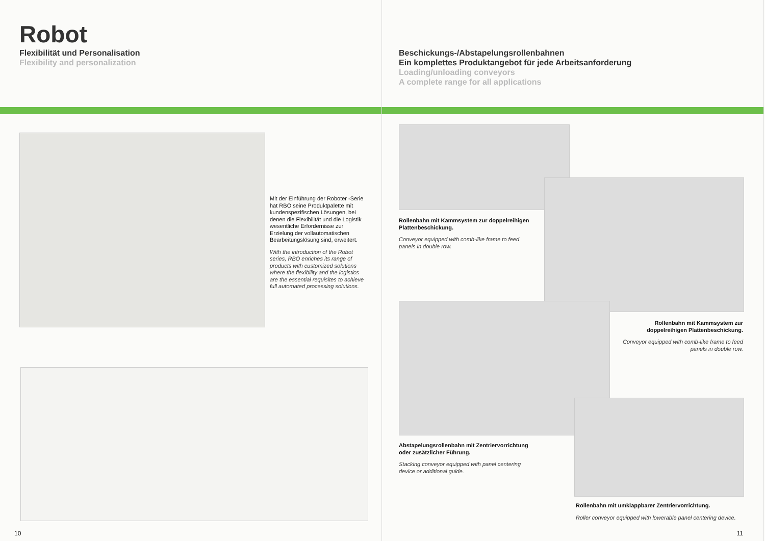Robot
Flexibilität und Personalisation
Flexibility and personalization
Mit der Einführung der Roboter -Serie hat RBO seine Produktpalette mit kundenspezifischen Lösungen, bei denen die Flexibilität und die Logistik wesentliche Erfordernisse zur Erzielung der vollautomatischen Bearbeitungslösung sind, erweitert.
With the introduction of the Robot series, RBO enriches its range of products with customized solutions where the flexibility and the logistics are the essential requisites to achieve full automated processing solutions.
10
Beschickungs-/Abstapelungsrollenbahnen
Ein komplettes Produktangebot für jede Arbeitsanforderung
Loading/unloading conveyors
A complete range for all applications
Rollenbahn mit Kammsystem zur doppelreihigen Plattenbeschickung.
Conveyor equipped with comb-like frame to feed panels in double row.
Rollenbahn mit Kammsystem zur doppelreihigen Plattenbeschickung.
Conveyor equipped with comb-like frame to feed panels in double row.
Abstapelungsrollenbahn mit Zentriervorrichtung oder zusätzlicher Führung.
Stacking conveyor equipped with panel centering device or additional guide.
Rollenbahn mit umklappbarer Zentriervorrichtung.
Roller conveyor equipped with lowerable panel centering device.
11